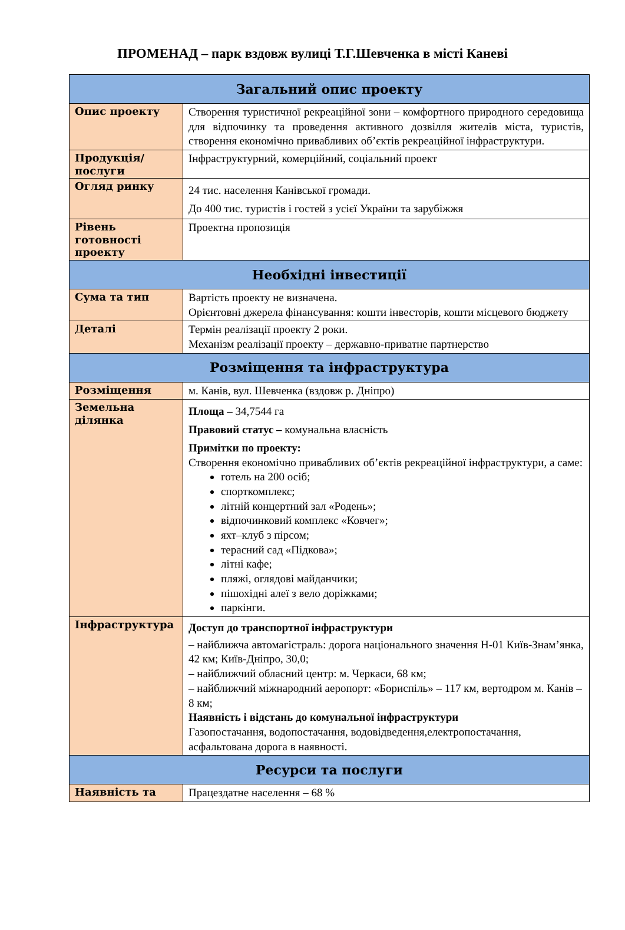ПРОМЕНАД – парк вздовж вулиці Т.Г.Шевченка в місті Каневі
| Загальний опис проекту | |
| --- | --- |
| Опис проекту | Створення туристичної рекреаційної зони – комфортного природного середовища для відпочинку та проведення активного дозвілля жителів міста, туристів, створення економічно привабливих об’єктів рекреаційної інфраструктури. |
| Продукція/ послуги | Інфраструктурний, комерційний, соціальний проект |
| Огляд ринку | 24 тис. населення Канівської громади. До 400 тис. туристів і гостей з усієї України та зарубіжжя |
| Рівень готовності проекту | Проектна пропозиція |
| Необхідні інвестиції | |
| Сума та тип | Вартість проекту не визначена. Орієнтовні джерела фінансування: кошти інвесторів, кошти місцевого бюджету |
| Деталі | Термін реалізації проекту 2 роки. Механізм реалізації проекту – державно-приватне партнерство |
| Розміщення та інфраструктура | |
| Розміщення | м. Канів, вул. Шевченка (вздовж р. Дніпро) |
| Земельна ділянка | Площа – 34,7544 га Правовий статус – комунальна власність Примітки по проекту: Створення економічно привабливих об’єктів рекреаційної інфраструктури, а саме: готель на 200 осіб; спорткомплекс; літній концертний зал «Родень»; відпочинковий комплекс «Ковчег»; яхт–клуб з пірсом; терасний сад «Підкова»; літні кафе; пляжі, оглядові майданчики; пішохідні алеї з вело доріжками; паркінги. |
| Інфраструктура | Доступ до транспортної інфраструктури – найближча автомагістраль: дорога національного значення Н-01 Київ-Знам’янка, 42 км; Київ-Дніпро, 30,0; – найближчий обласний центр: м. Черкаси, 68 км; – найближчий міжнародний аеропорт: «Бориспіль» – 117 км, вертодром м. Канів – 8 км; Наявність і відстань до комунальної інфраструктури Газопостачання, водопостачання, водовідведення,електропостачання, асфальтована дорога в наявності. |
| Ресурси та послуги | |
| Наявність та | Працездатне населення – 68 % |